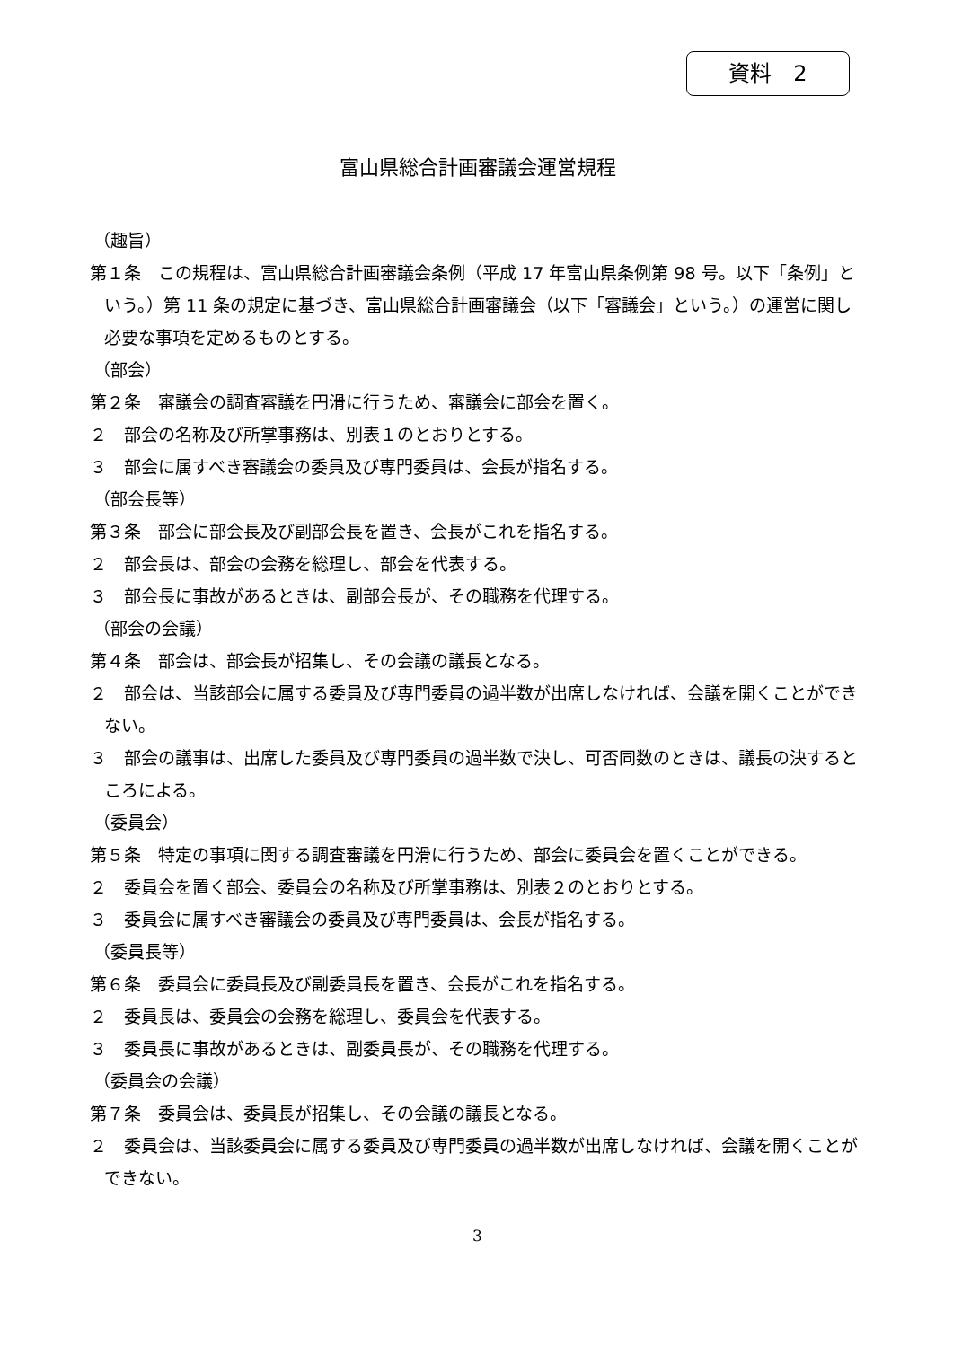資料　2
富山県総合計画審議会運営規程
（趣旨）
第１条　この規程は、富山県総合計画審議会条例（平成 17 年富山県条例第 98 号。以下「条例」という。）第 11 条の規定に基づき、富山県総合計画審議会（以下「審議会」という。）の運営に関し必要な事項を定めるものとする。
（部会）
第２条　審議会の調査審議を円滑に行うため、審議会に部会を置く。
２　部会の名称及び所掌事務は、別表１のとおりとする。
３　部会に属すべき審議会の委員及び専門委員は、会長が指名する。
（部会長等）
第３条　部会に部会長及び副部会長を置き、会長がこれを指名する。
２　部会長は、部会の会務を総理し、部会を代表する。
３　部会長に事故があるときは、副部会長が、その職務を代理する。
（部会の会議）
第４条　部会は、部会長が招集し、その会議の議長となる。
２　部会は、当該部会に属する委員及び専門委員の過半数が出席しなければ、会議を開くことができない。
３　部会の議事は、出席した委員及び専門委員の過半数で決し、可否同数のときは、議長の決するところによる。
（委員会）
第５条　特定の事項に関する調査審議を円滑に行うため、部会に委員会を置くことができる。
２　委員会を置く部会、委員会の名称及び所掌事務は、別表２のとおりとする。
３　委員会に属すべき審議会の委員及び専門委員は、会長が指名する。
（委員長等）
第６条　委員会に委員長及び副委員長を置き、会長がこれを指名する。
２　委員長は、委員会の会務を総理し、委員会を代表する。
３　委員長に事故があるときは、副委員長が、その職務を代理する。
（委員会の会議）
第７条　委員会は、委員長が招集し、その会議の議長となる。
２　委員会は、当該委員会に属する委員及び専門委員の過半数が出席しなければ、会議を開くことができない。
3